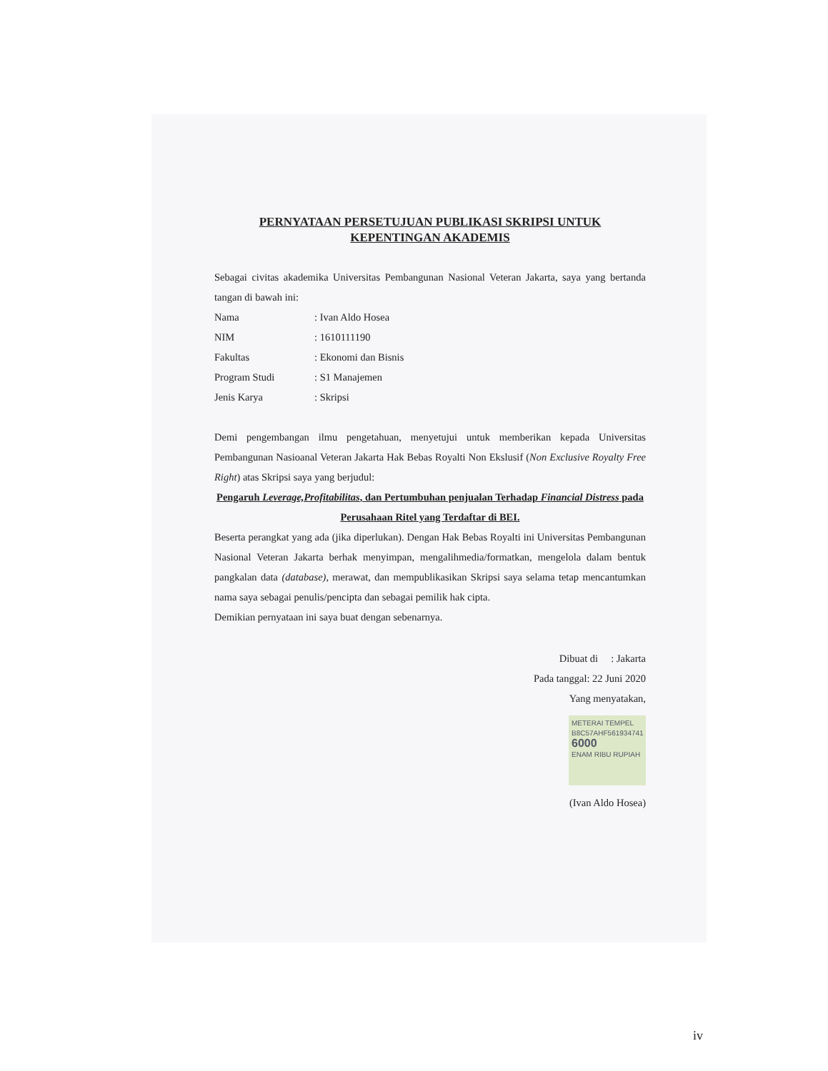PERNYATAAN PERSETUJUAN PUBLIKASI SKRIPSI UNTUK KEPENTINGAN AKADEMIS
Sebagai civitas akademika Universitas Pembangunan Nasional Veteran Jakarta, saya yang bertanda tangan di bawah ini:
Nama: Ivan Aldo Hosea
NIM: 1610111190
Fakultas: Ekonomi dan Bisnis
Program Studi: S1 Manajemen
Jenis Karya: Skripsi
Demi pengembangan ilmu pengetahuan, menyetujui untuk memberikan kepada Universitas Pembangunan Nasioanal Veteran Jakarta Hak Bebas Royalti Non Ekslusif (Non Exclusive Royalty Free Right) atas Skripsi saya yang berjudul:
Pengaruh Leverage,Profitabilitas, dan Pertumbuhan penjualan Terhadap Financial Distress pada Perusahaan Ritel yang Terdaftar di BEI.
Beserta perangkat yang ada (jika diperlukan). Dengan Hak Bebas Royalti ini Universitas Pembangunan Nasional Veteran Jakarta berhak menyimpan, mengalihmedia/formatkan, mengelola dalam bentuk pangkalan data (database), merawat, dan mempublikasikan Skripsi saya selama tetap mencantumkan nama saya sebagai penulis/pencipta dan sebagai pemilik hak cipta.
Demikian pernyataan ini saya buat dengan sebenarnya.
Dibuat di : Jakarta
Pada tanggal: 22 Juni 2020
Yang menyatakan,
METERAI TEMPEL
B8C57AHF561934741
6000
ENAM RIBU RUPIAH
(Ivan Aldo Hosea)
iv